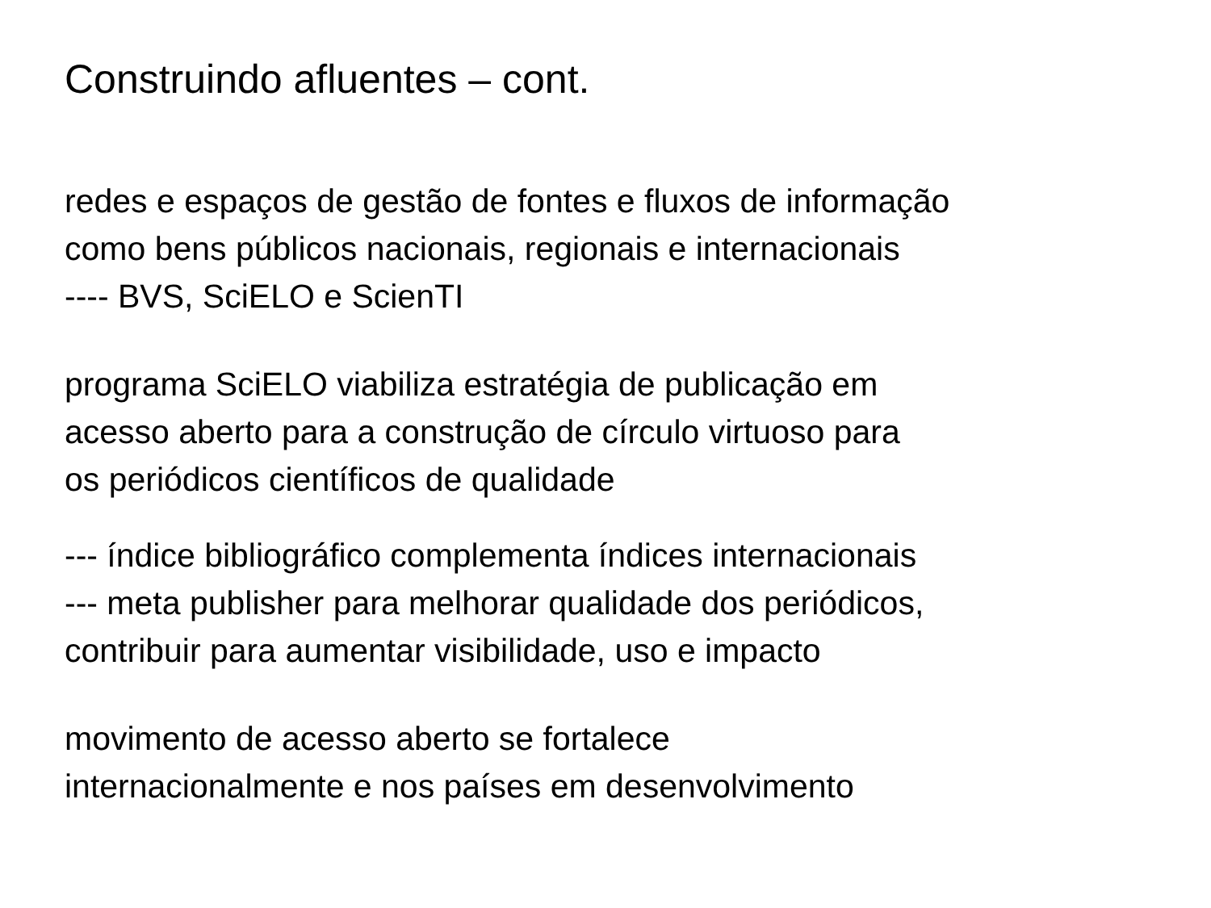Construindo afluentes – cont.
redes e espaços de gestão de fontes e fluxos de informação
como bens públicos nacionais, regionais e internacionais
---- BVS, SciELO e ScienTI
programa SciELO viabiliza estratégia de publicação em
acesso aberto para a construção de círculo virtuoso para
os periódicos científicos de qualidade
--- índice bibliográfico complementa índices internacionais
--- meta publisher para melhorar qualidade dos periódicos,
contribuir para aumentar visibilidade, uso e impacto
movimento de acesso aberto se fortalece
internacionalmente e nos países em desenvolvimento